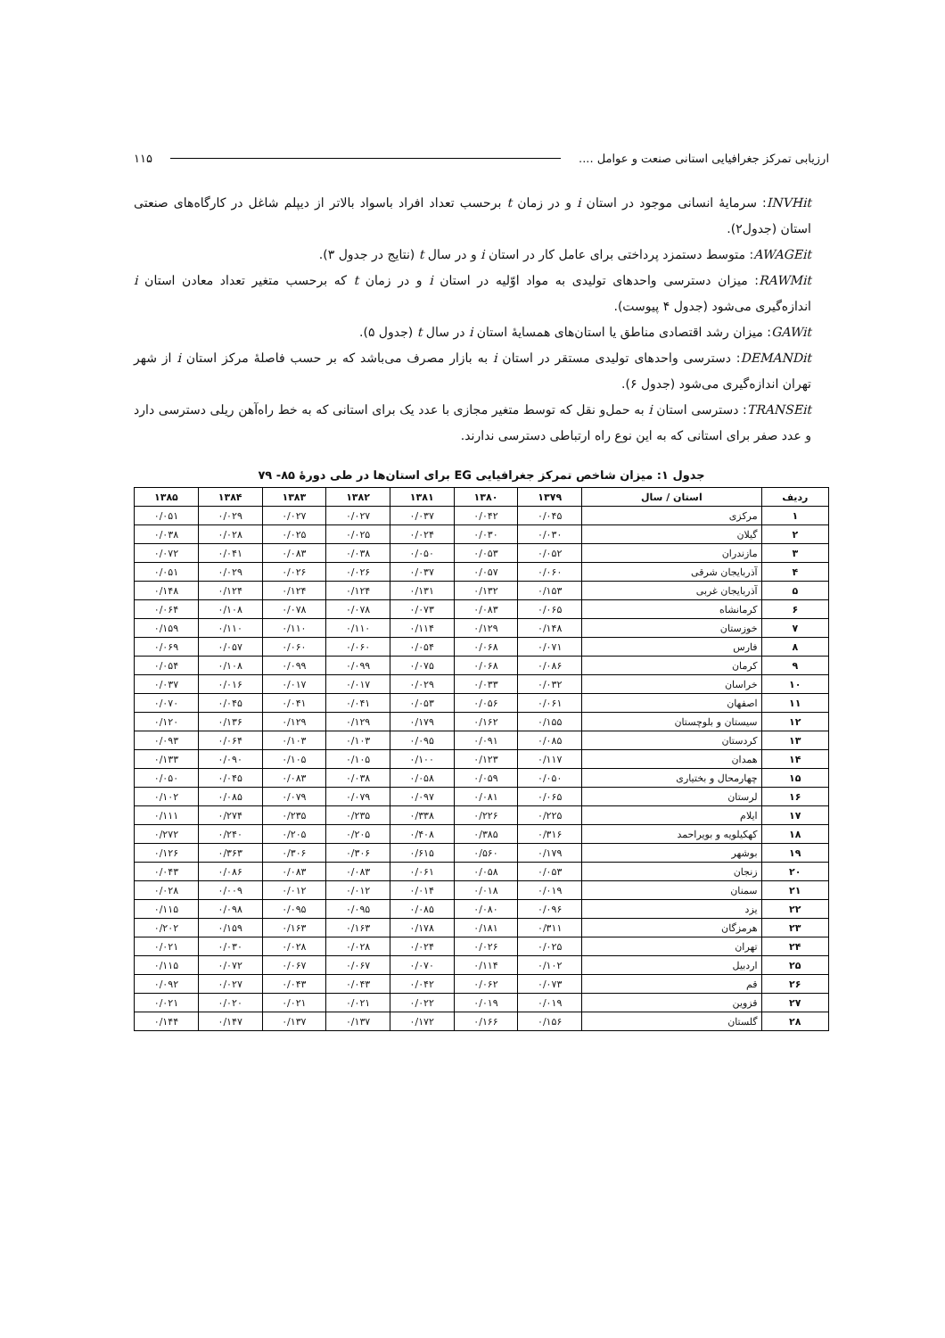ارزیابی تمرکز جغرافیایی استانی صنعت و عوامل .... ۱۱۵
INVHit: سرمایهٔ انسانی موجود در استان i و در زمان t برحسب تعداد افراد باسواد بالاتر از دیپلم شاغل در کارگاه‌های صنعتی استان (جدول۲).
AWAGEit: متوسط دستمزد پرداختی برای عامل کار در استان i و در سال t (نتایج در جدول ۳).
RAWMit: میزان دسترسی واحدهای تولیدی به مواد اوّلیه در استان i و در زمان t که برحسب متغیر تعداد معادن استان i اندازه‌گیری می‌شود (جدول ۴ پیوست).
GAWit: میزان رشد اقتصادی مناطق یا استان‌های همسایهٔ استان i در سال t (جدول ۵).
DEMANDit: دسترسی واحدهای تولیدی مستقر در استان i به بازار مصرف می‌باشد که بر حسب فاصلهٔ مرکز استان i از شهر تهران اندازه‌گیری می‌شود (جدول ۶).
TRANSEit: دسترسی استان i به حمل‌و نقل که توسط متغیر مجازی با عدد یک برای استانی که به خط راه‌آهن ریلی دسترسی دارد و عدد صفر برای استانی که به این نوع راه ارتباطی دسترسی ندارند.
جدول ۱: میزان شاخص تمرکز جغرافیایی EG برای استان‌ها در طی دورهٔ ۸۵- ۷۹
| ردیف | استان / سال | ۱۳۷۹ | ۱۳۸۰ | ۱۳۸۱ | ۱۳۸۲ | ۱۳۸۳ | ۱۳۸۴ | ۱۳۸۵ |
| --- | --- | --- | --- | --- | --- | --- | --- | --- |
| ۱ | مرکزی | ۰/۰۴۵ | ۰/۰۴۲ | ۰/۰۳۷ | ۰/۰۲۷ | ۰/۰۲۷ | ۰/۰۲۹ | ۰/۰۵۱ |
| ۲ | گیلان | ۰/۰۳۰ | ۰/۰۳۰ | ۰/۰۲۴ | ۰/۰۲۵ | ۰/۰۲۵ | ۰/۰۲۸ | ۰/۰۳۸ |
| ۳ | مازندران | ۰/۰۵۲ | ۰/۰۵۳ | ۰/۰۵۰ | ۰/۰۳۸ | ۰/۰۸۳ | ۰/۰۴۱ | ۰/۰۷۲ |
| ۴ | آذربایجان شرقی | ۰/۰۶۰ | ۰/۰۵۷ | ۰/۰۳۷ | ۰/۰۲۶ | ۰/۰۲۶ | ۰/۰۲۹ | ۰/۰۵۱ |
| ۵ | آذربایجان غربی | ۰/۱۵۳ | ۰/۱۳۲ | ۰/۱۳۱ | ۰/۱۲۴ | ۰/۱۲۴ | ۰/۱۲۴ | ۰/۱۴۸ |
| ۶ | کرمانشاه | ۰/۰۶۵ | ۰/۰۸۳ | ۰/۰۷۳ | ۰/۰۷۸ | ۰/۰۷۸ | ۰/۱۰۸ | ۰/۰۶۴ |
| ۷ | خوزستان | ۰/۱۴۸ | ۰/۱۲۹ | ۰/۱۱۴ | ۰/۱۱۰ | ۰/۱۱۰ | ۰/۱۱۰ | ۰/۱۵۹ |
| ۸ | فارس | ۰/۰۷۱ | ۰/۰۶۸ | ۰/۰۵۴ | ۰/۰۶۰ | ۰/۰۶۰ | ۰/۰۵۷ | ۰/۰۶۹ |
| ۹ | کرمان | ۰/۰۸۶ | ۰/۰۶۸ | ۰/۰۷۵ | ۰/۰۹۹ | ۰/۰۹۹ | ۰/۱۰۸ | ۰/۰۵۴ |
| ۱۰ | خراسان | ۰/۰۳۲ | ۰/۰۳۳ | ۰/۰۲۹ | ۰/۰۱۷ | ۰/۰۱۷ | ۰/۰۱۶ | ۰/۰۳۷ |
| ۱۱ | اصفهان | ۰/۰۶۱ | ۰/۰۵۶ | ۰/۰۵۳ | ۰/۰۴۱ | ۰/۰۴۱ | ۰/۰۴۵ | ۰/۰۷۰ |
| ۱۲ | سیستان و بلوچستان | ۰/۱۵۵ | ۰/۱۶۲ | ۰/۱۷۹ | ۰/۱۲۹ | ۰/۱۲۹ | ۰/۱۳۶ | ۰/۱۲۰ |
| ۱۳ | کردستان | ۰/۰۸۵ | ۰/۰۹۱ | ۰/۰۹۵ | ۰/۱۰۳ | ۰/۱۰۳ | ۰/۰۶۴ | ۰/۰۹۳ |
| ۱۴ | همدان | ۰/۱۱۷ | ۰/۱۲۳ | ۰/۱۰۰ | ۰/۱۰۵ | ۰/۱۰۵ | ۰/۰۹۰ | ۰/۱۳۳ |
| ۱۵ | چهارمحال و بختیاری | ۰/۰۵۰ | ۰/۰۵۹ | ۰/۰۵۸ | ۰/۰۳۸ | ۰/۰۸۳ | ۰/۰۴۵ | ۰/۰۵۰ |
| ۱۶ | لرستان | ۰/۰۶۵ | ۰/۰۸۱ | ۰/۰۹۷ | ۰/۰۷۹ | ۰/۰۷۹ | ۰/۰۸۵ | ۰/۱۰۲ |
| ۱۷ | ایلام | ۰/۲۲۵ | ۰/۲۲۶ | ۰/۳۳۸ | ۰/۲۳۵ | ۰/۲۳۵ | ۰/۲۷۴ | ۰/۱۱۱ |
| ۱۸ | کهکیلویه و بویراحمد | ۰/۳۱۶ | ۰/۳۸۵ | ۰/۴۰۸ | ۰/۲۰۵ | ۰/۲۰۵ | ۰/۲۴۰ | ۰/۲۷۲ |
| ۱۹ | بوشهر | ۰/۱۷۹ | ۰/۵۶۰ | ۰/۶۱۵ | ۰/۳۰۶ | ۰/۳۰۶ | ۰/۳۶۳ | ۰/۱۲۶ |
| ۲۰ | زنجان | ۰/۰۵۳ | ۰/۰۵۸ | ۰/۰۶۱ | ۰/۰۸۳ | ۰/۰۸۳ | ۰/۰۸۶ | ۰/۰۴۳ |
| ۲۱ | سمنان | ۰/۰۱۹ | ۰/۰۱۸ | ۰/۰۱۴ | ۰/۰۱۲ | ۰/۰۱۲ | ۰/۰۰۹ | ۰/۰۲۸ |
| ۲۲ | یزد | ۰/۰۹۶ | ۰/۰۸۰ | ۰/۰۸۵ | ۰/۰۹۵ | ۰/۰۹۵ | ۰/۰۹۸ | ۰/۱۱۵ |
| ۲۳ | هرمزگان | ۰/۳۱۱ | ۰/۱۸۱ | ۰/۱۷۸ | ۰/۱۶۳ | ۰/۱۶۳ | ۰/۱۵۹ | ۰/۲۰۲ |
| ۲۴ | تهران | ۰/۰۲۵ | ۰/۰۲۶ | ۰/۰۲۴ | ۰/۰۲۸ | ۰/۰۲۸ | ۰/۰۳۰ | ۰/۰۲۱ |
| ۲۵ | اردبیل | ۰/۱۰۲ | ۰/۱۱۴ | ۰/۰۷۰ | ۰/۰۶۷ | ۰/۰۶۷ | ۰/۰۷۲ | ۰/۱۱۵ |
| ۲۶ | قم | ۰/۰۷۳ | ۰/۰۶۲ | ۰/۰۴۲ | ۰/۰۴۳ | ۰/۰۴۳ | ۰/۰۲۷ | ۰/۰۹۲ |
| ۲۷ | قزوین | ۰/۰۱۹ | ۰/۰۱۹ | ۰/۰۲۲ | ۰/۰۲۱ | ۰/۰۲۱ | ۰/۰۲۰ | ۰/۰۲۱ |
| ۲۸ | گلستان | ۰/۱۵۶ | ۰/۱۶۶ | ۰/۱۷۲ | ۰/۱۳۷ | ۰/۱۳۷ | ۰/۱۴۷ | ۰/۱۴۴ |